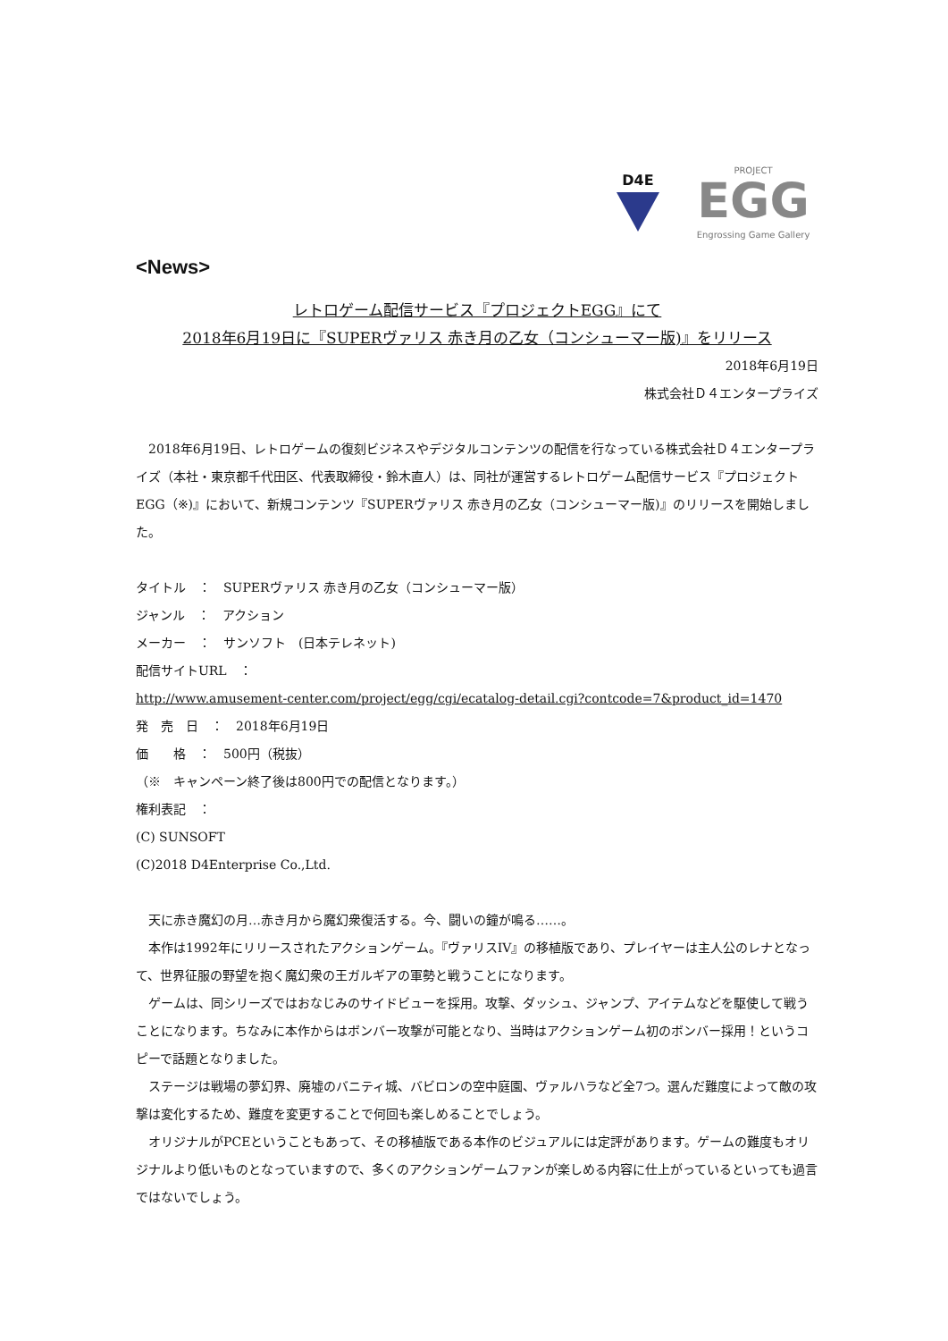D4E
PROJECT
EGG
Engrossing Game Gallery
<News>
レトロゲーム配信サービス『プロジェクトEGG』にて
2018年6月19日に『SUPERヴァリス 赤き月の乙女（コンシューマー版)』をリリース
2018年6月19日
株式会社Ｄ４エンタープライズ
　2018年6月19日、レトロゲームの復刻ビジネスやデジタルコンテンツの配信を行なっている株式会社Ｄ４エンタープライズ（本社・東京都千代田区、代表取締役・鈴木直人）は、同社が運営するレトロゲーム配信サービス『プロジェクトEGG（※)』において、新規コンテンツ『SUPERヴァリス 赤き月の乙女（コンシューマー版)』のリリースを開始しました。
タイトル　：　SUPERヴァリス 赤き月の乙女（コンシューマー版）
ジャンル　：　アクション
メーカー　：　サンソフト　(日本テレネット)
配信サイトURL　：
http://www.amusement-center.com/project/egg/cgi/ecatalog-detail.cgi?contcode=7&product_id=1470
発　売　日　：　2018年6月19日
価　　格　：　500円（税抜）
（※　キャンペーン終了後は800円での配信となります。）
権利表記　：
(C) SUNSOFT
(C)2018 D4Enterprise Co.,Ltd.
　天に赤き魔幻の月…赤き月から魔幻衆復活する。今、闘いの鐘が鳴る……。
　本作は1992年にリリースされたアクションゲーム。『ヴァリスIV』の移植版であり、プレイヤーは主人公のレナとなって、世界征服の野望を抱く魔幻衆の王ガルギアの軍勢と戦うことになります。
　ゲームは、同シリーズではおなじみのサイドビューを採用。攻撃、ダッシュ、ジャンプ、アイテムなどを駆使して戦うことになります。ちなみに本作からはボンバー攻撃が可能となり、当時はアクションゲーム初のボンバー採用！というコピーで話題となりました。
　ステージは戦場の夢幻界、廃墟のバニティ城、バビロンの空中庭園、ヴァルハラなど全7つ。選んだ難度によって敵の攻撃は変化するため、難度を変更することで何回も楽しめることでしょう。
　オリジナルがPCEということもあって、その移植版である本作のビジュアルには定評があります。ゲームの難度もオリジナルより低いものとなっていますので、多くのアクションゲームファンが楽しめる内容に仕上がっているといっても過言ではないでしょう。